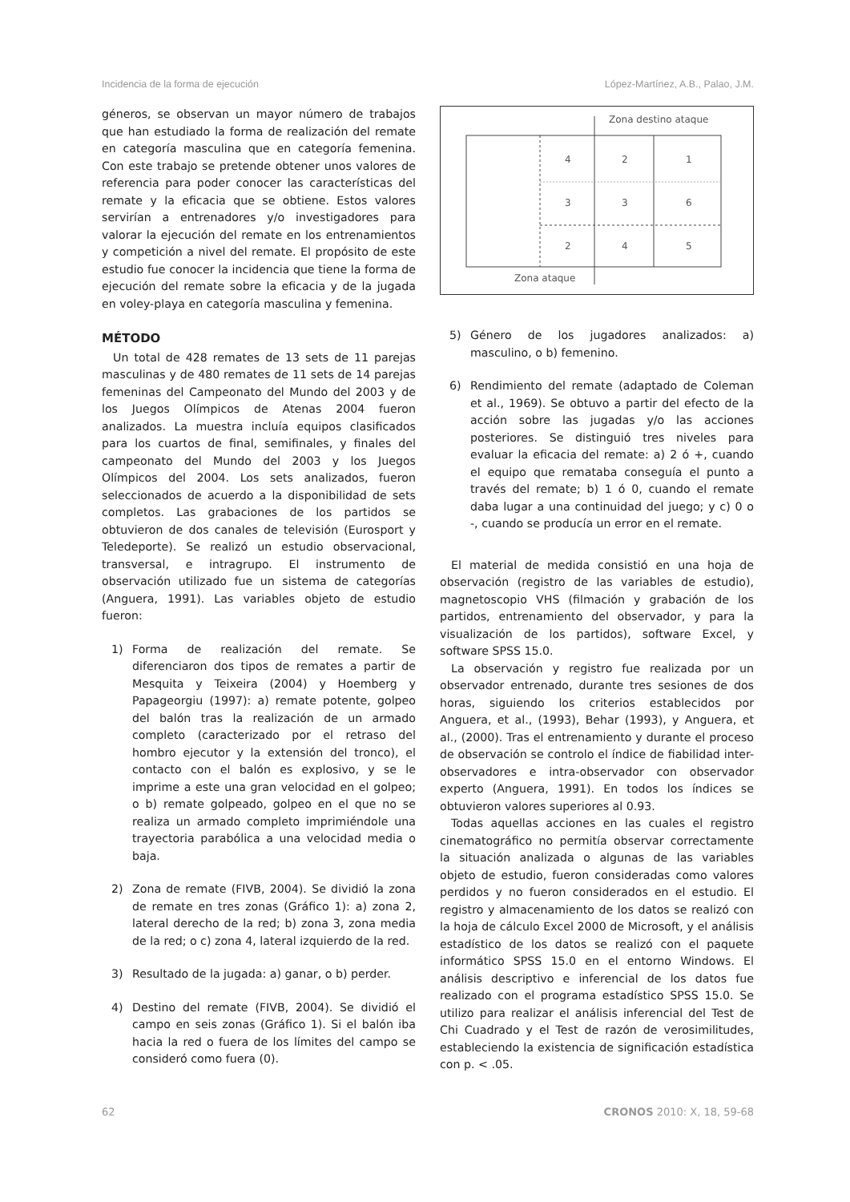Incidencia de la forma de ejecución López-Martínez, A.B., Palao, J.M.
géneros, se observan un mayor número de trabajos que han estudiado la forma de realización del remate en categoría masculina que en categoría femenina. Con este trabajo se pretende obtener unos valores de referencia para poder conocer las características del remate y la eficacia que se obtiene. Estos valores servirían a entrenadores y/o investigadores para valorar la ejecución del remate en los entrenamientos y competición a nivel del remate. El propósito de este estudio fue conocer la incidencia que tiene la forma de ejecución del remate sobre la eficacia y de la jugada en voley-playa en categoría masculina y femenina.
MÉTODO
Un total de 428 remates de 13 sets de 11 parejas masculinas y de 480 remates de 11 sets de 14 parejas femeninas del Campeonato del Mundo del 2003 y de los Juegos Olímpicos de Atenas 2004 fueron analizados. La muestra incluía equipos clasificados para los cuartos de final, semifinales, y finales del campeonato del Mundo del 2003 y los Juegos Olímpicos del 2004. Los sets analizados, fueron seleccionados de acuerdo a la disponibilidad de sets completos. Las grabaciones de los partidos se obtuvieron de dos canales de televisión (Eurosport y Teledeporte). Se realizó un estudio observacional, transversal, e intragrupo. El instrumento de observación utilizado fue un sistema de categorías (Anguera, 1991). Las variables objeto de estudio fueron:
1) Forma de realización del remate. Se diferenciaron dos tipos de remates a partir de Mesquita y Teixeira (2004) y Hoemberg y Papageorgiu (1997): a) remate potente, golpeo del balón tras la realización de un armado completo (caracterizado por el retraso del hombro ejecutor y la extensión del tronco), el contacto con el balón es explosivo, y se le imprime a este una gran velocidad en el golpeo; o b) remate golpeado, golpeo en el que no se realiza un armado completo imprimiéndole una trayectoria parabólica a una velocidad media o baja.
2) Zona de remate (FIVB, 2004). Se dividió la zona de remate en tres zonas (Gráfico 1): a) zona 2, lateral derecho de la red; b) zona 3, zona media de la red; o c) zona 4, lateral izquierdo de la red.
3) Resultado de la jugada: a) ganar, o b) perder.
4) Destino del remate (FIVB, 2004). Se dividió el campo en seis zonas (Gráfico 1). Si el balón iba hacia la red o fuera de los límites del campo se consideró como fuera (0).
Zona destino ataque
Zona ataque
4
2
1
3
3
6
2
4
5
5) Género de los jugadores analizados: a) masculino, o b) femenino.
6) Rendimiento del remate (adaptado de Coleman et al., 1969). Se obtuvo a partir del efecto de la acción sobre las jugadas y/o las acciones posteriores. Se distinguió tres niveles para evaluar la eficacia del remate: a) 2 ó +, cuando el equipo que remataba conseguía el punto a través del remate; b) 1 ó 0, cuando el remate daba lugar a una continuidad del juego; y c) 0 o -, cuando se producía un error en el remate.
El material de medida consistió en una hoja de observación (registro de las variables de estudio), magnetoscopio VHS (filmación y grabación de los partidos, entrenamiento del observador, y para la visualización de los partidos), software Excel, y software SPSS 15.0.
La observación y registro fue realizada por un observador entrenado, durante tres sesiones de dos horas, siguiendo los criterios establecidos por Anguera, et al., (1993), Behar (1993), y Anguera, et al., (2000). Tras el entrenamiento y durante el proceso de observación se controlo el índice de fiabilidad inter-observadores e intra-observador con observador experto (Anguera, 1991). En todos los índices se obtuvieron valores superiores al 0.93.
Todas aquellas acciones en las cuales el registro cinematográfico no permitía observar correctamente la situación analizada o algunas de las variables objeto de estudio, fueron consideradas como valores perdidos y no fueron considerados en el estudio. El registro y almacenamiento de los datos se realizó con la hoja de cálculo Excel 2000 de Microsoft, y el análisis estadístico de los datos se realizó con el paquete informático SPSS 15.0 en el entorno Windows. El análisis descriptivo e inferencial de los datos fue realizado con el programa estadístico SPSS 15.0. Se utilizo para realizar el análisis inferencial del Test de Chi Cuadrado y el Test de razón de verosimilitudes, estableciendo la existencia de significación estadística con p. < .05.
62 CRONOS 2010: X, 18, 59-68